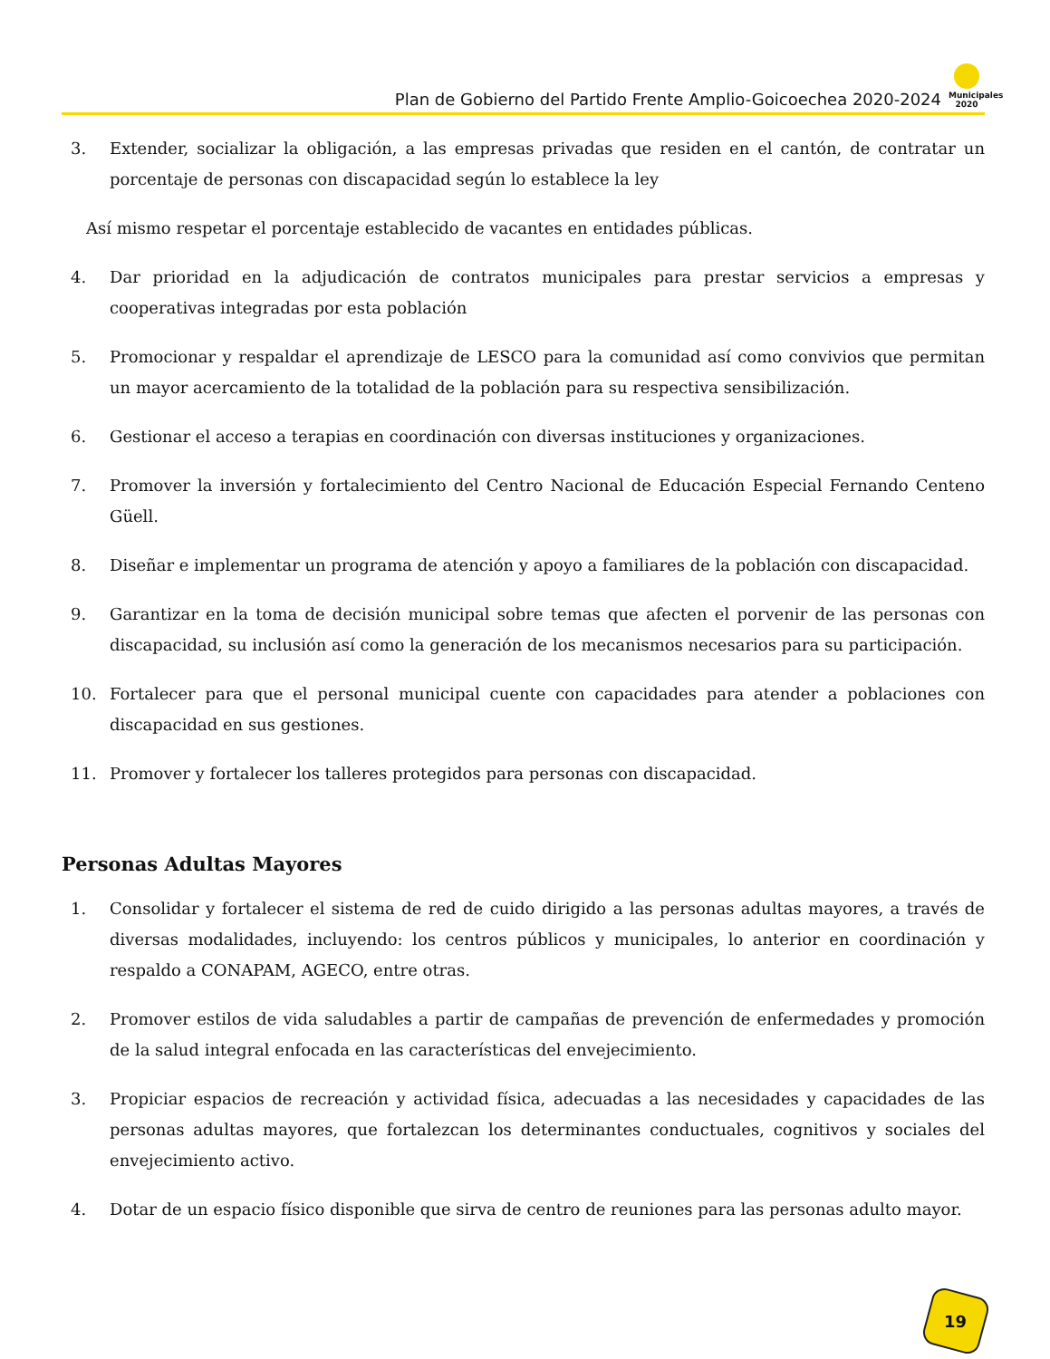Plan de Gobierno del Partido Frente Amplio-Goicoechea 2020-2024
Municipales 2020
3. Extender, socializar la obligación, a las empresas privadas que residen en el cantón, de contratar un porcentaje de personas con discapacidad según lo establece la ley
Así mismo respetar el porcentaje establecido de vacantes en entidades públicas.
4. Dar prioridad en la adjudicación de contratos municipales para prestar servicios a empresas y cooperativas integradas por esta población
5. Promocionar y respaldar el aprendizaje de LESCO para la comunidad así como convivios que permitan un mayor acercamiento de la totalidad de la población para su respectiva sensibilización.
6. Gestionar el acceso a terapias en coordinación con diversas instituciones y organizaciones.
7. Promover la inversión y fortalecimiento del Centro Nacional de Educación Especial Fernando Centeno Güell.
8. Diseñar e implementar un programa de atención y apoyo a familiares de la población con discapacidad.
9. Garantizar en la toma de decisión municipal sobre temas que afecten el porvenir de las personas con discapacidad, su inclusión así como la generación de los mecanismos necesarios para su participación.
10. Fortalecer para que el personal municipal cuente con capacidades para atender a poblaciones con discapacidad en sus gestiones.
11. Promover y fortalecer los talleres protegidos para personas con discapacidad.
Personas Adultas Mayores
1. Consolidar y fortalecer el sistema de red de cuido dirigido a las personas adultas mayores, a través de diversas modalidades, incluyendo: los centros públicos y municipales, lo anterior en coordinación y respaldo a CONAPAM, AGECO, entre otras.
2. Promover estilos de vida saludables a partir de campañas de prevención de enfermedades y promoción de la salud integral enfocada en las características del envejecimiento.
3. Propiciar espacios de recreación y actividad física, adecuadas a las necesidades y capacidades de las personas adultas mayores, que fortalezcan los determinantes conductuales, cognitivos y sociales del envejecimiento activo.
4. Dotar de un espacio físico disponible que sirva de centro de reuniones para las personas adulto mayor.
19